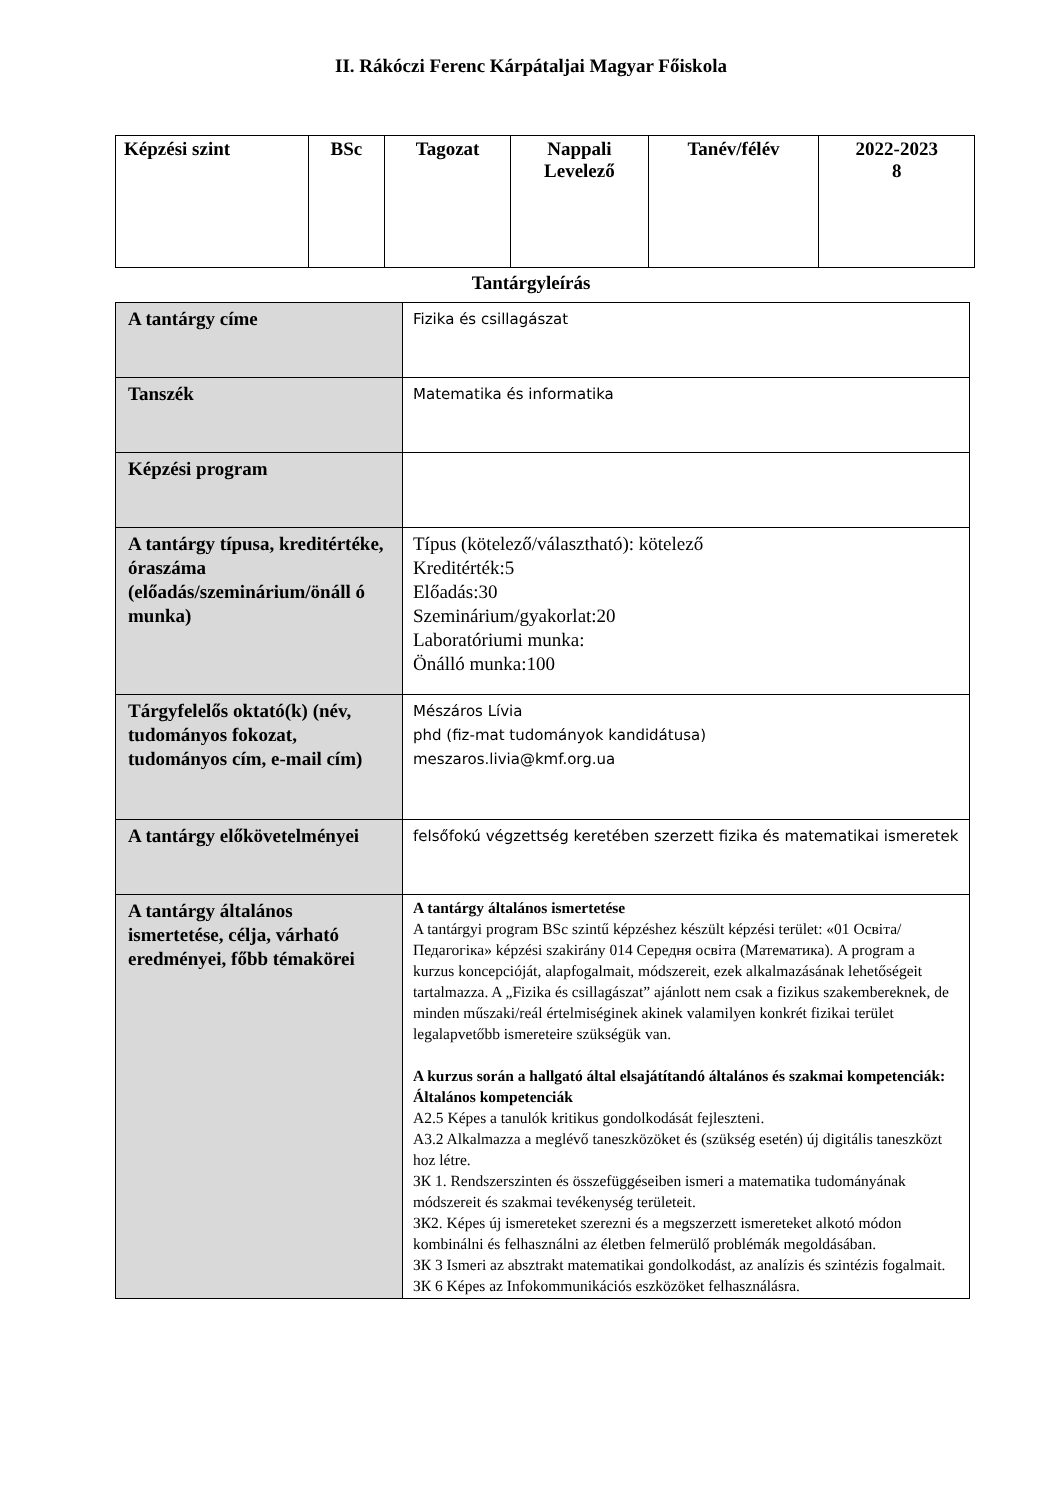II. Rákóczi Ferenc Kárpátaljai Magyar Főiskola
| Képzési szint | BSc | Tagozat | Nappali Levelező | Tanév/félév | 2022-2023 8 |
Tantárgyleírás
| A tantárgy címe | Fizika és csillagászat |
| Tanszék | Matematika és informatika |
| Képzési program | |
| A tantárgy típusa, kreditértéke, óraszáma (előadás/szeminárium/önáll ó munka) | Típus (kötelező/választható): kötelező Kreditérték:5 Előadás:30 Szeminárium/gyakorlat:20 Laboratóriumi munka: Önálló munka:100 |
| Tárgyfelelős oktató(k) (név, tudományos fokozat, tudományos cím, e-mail cím) | Mészáros Lívia phd (fiz-mat tudományok kandidátusa) meszaros.livia@kmf.org.ua |
| A tantárgy előkövetelményei | felsőfokú végzettség keretében szerzett fizika és matematikai ismeretek |
| A tantárgy általános ismertetése, célja, várható eredményei, főbb témakörei | A tantárgy általános ismertetése A tantárgyi program BSc szintű képzéshez készült képzési terület: «01 Освіта/Педагогіка» képzési szakirány 014 Середня освіта (Математика). A program a kurzus koncepcióját, alapfogalmait, módszereit, ezek alkalmazásának lehetőségeit tartalmazza. A „Fizika és csillagászat” ajánlott nem csak a fizikus szakembereknek, de minden műszaki/reál értelmiséginek akinek valamilyen konkrét fizikai terület legalapvetőbb ismereteire szükségük van. A kurzus során a hallgató által elsajátítandó általános és szakmai kompetenciák: Általános kompetenciák A2.5 Képes a tanulók kritikus gondolkodását fejleszteni. A3.2 Alkalmazza a meglévő taneszközöket és (szükség esetén) új digitális taneszközt hoz létre. ЗК 1. Rendszerszinten és összefüggéseiben ismeri a matematika tudományának módszereit és szakmai tevékenység területeit. ЗК2. Képes új ismereteket szerezni és a megszerzett ismereteket alkotó módon kombinálni és felhasználni az életben felmerülő problémák megoldásában. ЗК 3 Ismeri az absztrakt matematikai gondolkodást, az analízis és szintézis fogalmait. ЗК 6 Képes az Infokommunikációs eszközöket felhasználásra. |